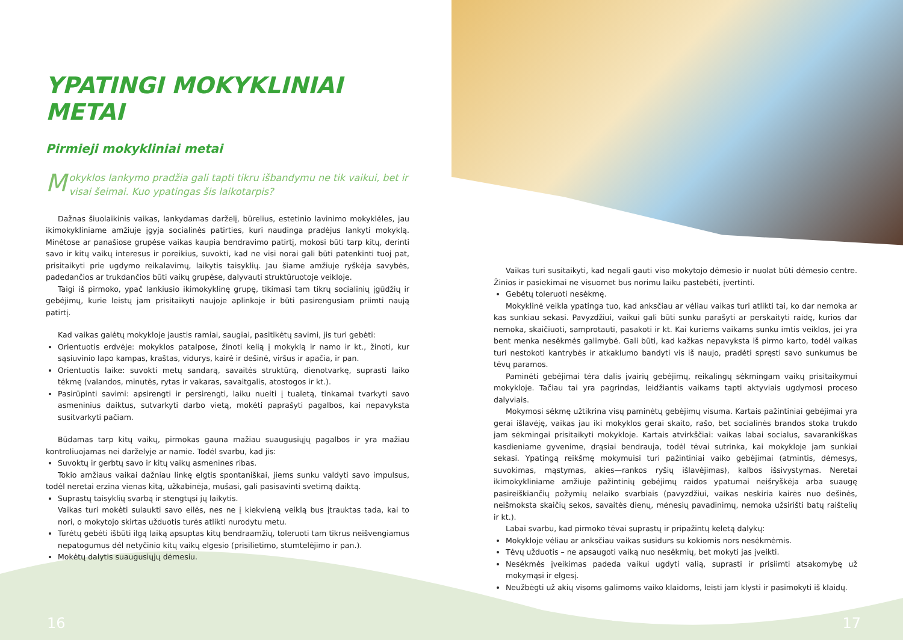YPATINGI MOKYKLINIAI METAI
Pirmieji mokykliniai metai
Mokyklos lankymo pradžia gali tapti tikru išbandymu ne tik vaikui, bet ir visai šeimai. Kuo ypatingas šis laikotarpis?
Dažnas šiuolaikinis vaikas, lankydamas darželį, būrelius, estetinio lavinimo mokyklėles, jau ikimokykliniame amžiuje įgyja socialinės patirties, kuri naudinga pradėjus lankyti mokyklą. Minėtose ar panašiose grupėse vaikas kaupia bendravimo patirtį, mokosi būti tarp kitų, derinti savo ir kitų vaikų interesus ir poreikius, suvokti, kad ne visi norai gali būti patenkinti tuoj pat, prisitaikyti prie ugdymo reikalavimų, laikytis taisyklių. Jau šiame amžiuje ryškėja savybės, padedančios ar trukdančios būti vaikų grupėse, dalyvauti struktūruotoje veikloje.
Taigi iš pirmoko, ypač lankiusio ikimokyklinę grupę, tikimasi tam tikrų socialinių įgūdžių ir gebėjimų, kurie leistų jam prisitaikyti naujoje aplinkoje ir būti pasirengusiam priimti naują patirtį.
Kad vaikas galėtų mokykloje jaustis ramiai, saugiai, pasitikėtų savimi, jis turi gebėti:
Orientuotis erdvėje: mokyklos patalpose, žinoti kelią į mokyklą ir namo ir kt., žinoti, kur sąsiuvinio lapo kampas, kraštas, vidurys, kairė ir dešinė, viršus ir apačia, ir pan.
Orientuotis laike: suvokti metų sandarą, savaitės struktūrą, dienotvarkę, suprasti laiko tėkmę (valandos, minutės, rytas ir vakaras, savaitgalis, atostogos ir kt.).
Pasirūpinti savimi: apsirengti ir persirengti, laiku nueiti į tualetą, tinkamai tvarkyti savo asmeninius daiktus, sutvarkyti darbo vietą, mokėti paprašyti pagalbos, kai nepavyksta susitvarkyti pačiam.
Būdamas tarp kitų vaikų, pirmokas gauna mažiau suaugusiųjų pagalbos ir yra mažiau kontroliuojamas nei darželyje ar namie. Todėl svarbu, kad jis:
Suvoktų ir gerbtų savo ir kitų vaikų asmenines ribas.
Tokio amžiaus vaikai dažniau linkę elgtis spontaniškai, jiems sunku valdyti savo impulsus, todėl neretai erzina vienas kitą, užkabinėja, mušasi, gali pasisavinti svetimą daiktą.
Suprastų taisyklių svarbą ir stengtųsi jų laikytis.
Vaikas turi mokėti sulaukti savo eilės, nes ne į kiekvieną veiklą bus įtrauktas tada, kai to nori, o mokytojo skirtas užduotis turės atlikti nurodytu metu.
Turėtų gebėti išbūti ilgą laiką apsuptas kitų bendraamžių, toleruoti tam tikrus neišvengiamus nepatogumus dėl netyčinio kitų vaikų elgesio (prisilietimo, stumtelėjimo ir pan.).
Mokėtų dalytis suaugusiųjų dėmesiu.
16
Vaikas turi susitaikyti, kad negali gauti viso mokytojo dėmesio ir nuolat būti dėmesio centre. Žinios ir pasiekimai ne visuomet bus norimu laiku pastebėti, įvertinti.
Gebėtų toleruoti nesėkmę.
Mokyklinė veikla ypatinga tuo, kad anksčiau ar vėliau vaikas turi atlikti tai, ko dar nemoka ar kas sunkiau sekasi. Pavyzdžiui, vaikui gali būti sunku parašyti ar perskaityti raidę, kurios dar nemoka, skaičiuoti, samprotauti, pasakoti ir kt. Kai kuriems vaikams sunku imtis veiklos, jei yra bent menka nesėkmės galimybė. Gali būti, kad kažkas nepavyksta iš pirmo karto, todėl vaikas turi nestokoti kantrybės ir atkaklumo bandyti vis iš naujo, pradėti spręsti savo sunkumus be tėvų paramos.
Paminėti gebėjimai tėra dalis įvairių gebėjimų, reikalingų sėkmingam vaikų prisitaikymui mokykloje. Tačiau tai yra pagrindas, leidžiantis vaikams tapti aktyviais ugdymosi proceso dalyviais.
Mokymosi sėkmę užtikrina visų paminėtų gebėjimų visuma. Kartais pažintiniai gebėjimai yra gerai išlavėję, vaikas jau iki mokyklos gerai skaito, rašo, bet socialinės brandos stoka trukdo jam sėkmingai prisitaikyti mokykloje. Kartais atvirkščiai: vaikas labai socialus, savarankiškas kasdieniame gyvenime, drąsiai bendrauja, todėl tėvai sutrinka, kai mokykloje jam sunkiai sekasi. Ypatingą reikšmę mokymuisi turi pažintiniai vaiko gebėjimai (atmintis, dėmesys, suvokimas, mąstymas, akies—rankos ryšių išlavėjimas), kalbos išsivystymas. Neretai ikimokykliniame amžiuje pažintinių gebėjimų raidos ypatumai neišryškėja arba suaugę pasireiškiančių požymių nelaiko svarbiais (pavyzdžiui, vaikas neskiria kairės nuo dešinės, neišmoksta skaičių sekos, savaitės dienų, mėnesių pavadinimų, nemoka užsirišti batų raištelių ir kt.).
Labai svarbu, kad pirmoko tėvai suprastų ir pripažintų keletą dalykų:
Mokykloje vėliau ar anksčiau vaikas susidurs su kokiomis nors nesėkmėmis.
Tėvų užduotis – ne apsaugoti vaiką nuo nesėkmių, bet mokyti jas įveikti.
Nesėkmės įveikimas padeda vaikui ugdyti valią, suprasti ir prisiimti atsakomybę už mokymąsi ir elgesį.
Neužbėgti už akių visoms galimoms vaiko klaidoms, leisti jam klysti ir pasimokyti iš klaidų.
17